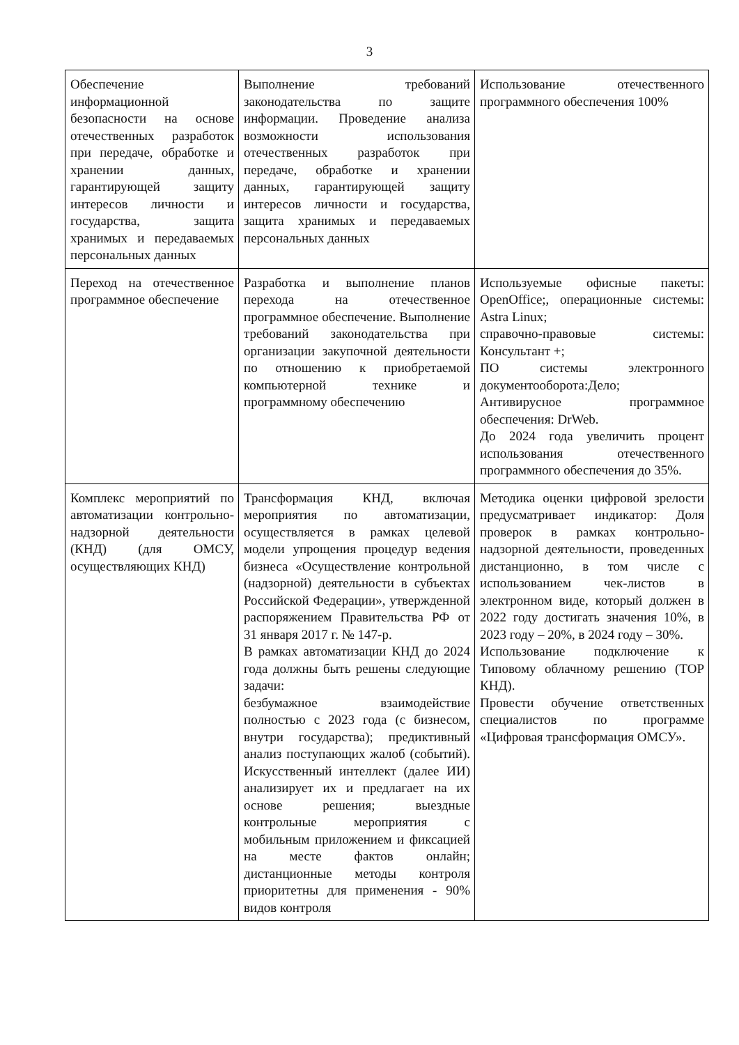3
| Обеспечение информационной безопасности на основе отечественных разработок при передаче, обработке и хранении данных, гарантирующей защиту интересов личности и государства, защита хранимых и передаваемых персональных данных | Выполнение требований законодательства по защите информации. Проведение анализа возможности использования отечественных разработок при передаче, обработке и хранении данных, гарантирующей защиту интересов личности и государства, защита хранимых и передаваемых персональных данных | Использование отечественного программного обеспечения 100% |
| Переход на отечественное программное обеспечение | Разработка и выполнение планов перехода на отечественное программное обеспечение. Выполнение требований законодательства при организации закупочной деятельности по отношению к приобретаемой компьютерной технике и программному обеспечению | Используемые офисные пакеты: OpenOffice;, операционные системы: Astra Linux; справочно-правовые системы: Консультант +; ПО системы электронного документооборота:Дело; Антивирусное программное обеспечения: DrWeb. До 2024 года увеличить процент использования отечественного программного обеспечения до 35%. |
| Комплекс мероприятий по автоматизации контрольно-надзорной деятельности (КНД) (для ОМСУ, осуществляющих КНД) | Трансформация КНД, включая мероприятия по автоматизации, осуществляется в рамках целевой модели упрощения процедур ведения бизнеса «Осуществление контрольной (надзорной) деятельности в субъектах Российской Федерации», утвержденной распоряжением Правительства РФ от 31 января 2017 г. № 147-р. В рамках автоматизации КНД до 2024 года должны быть решены следующие задачи: безбумажное взаимодействие полностью с 2023 года (с бизнесом, внутри государства); предиктивный анализ поступающих жалоб (событий). Искусственный интеллект (далее ИИ) анализирует их и предлагает на их основе решения; выездные контрольные мероприятия с мобильным приложением и фиксацией на месте фактов онлайн; дистанционные методы контроля приоритетны для применения - 90% видов контроля | Методика оценки цифровой зрелости предусматривает индикатор: Доля проверок в рамках контрольно-надзорной деятельности, проведенных дистанционно, в том числе с использованием чек-листов в электронном виде, который должен в 2022 году достигать значения 10%, в 2023 году – 20%, в 2024 году – 30%. Использование подключение к Типовому облачному решению (ТОР КНД). Провести обучение ответственных специалистов по программе «Цифровая трансформация ОМСУ». |